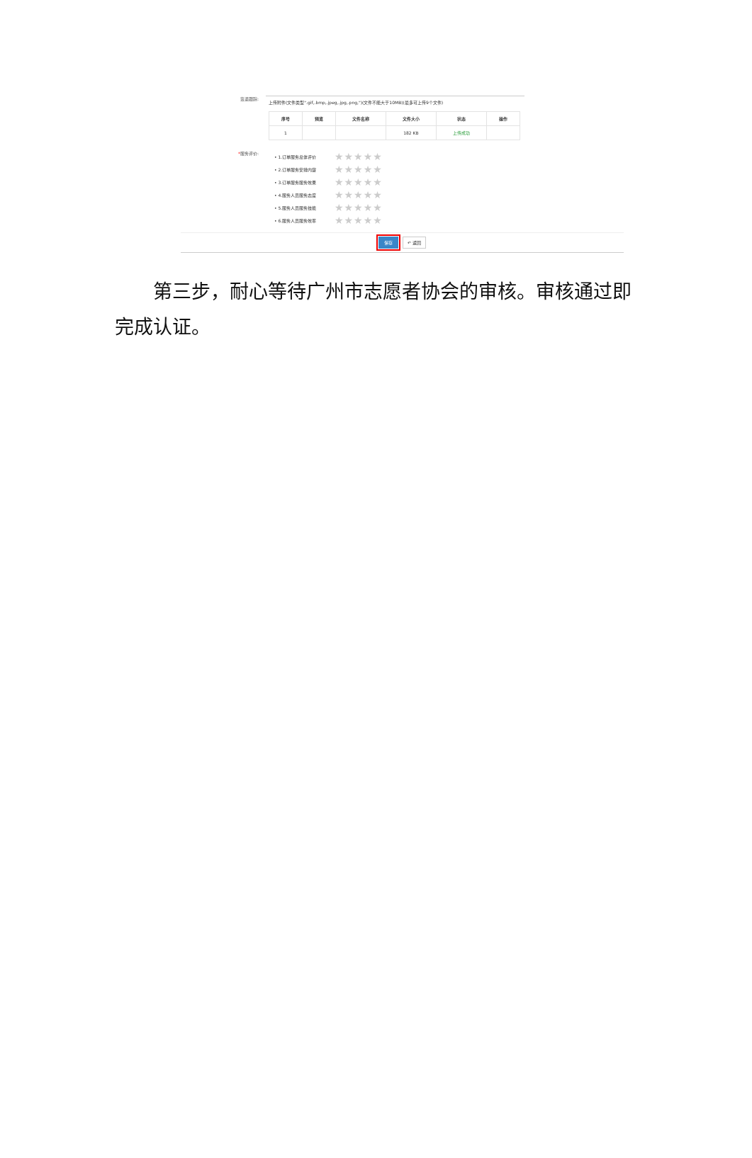签退跟踪:
上传附件(文件类型".gif,.bmp,.jpeg,.jpg,.png,")(文件不能大于10MB)(最多可上传9个文件)
| 序号 | 预览 | 文件名称 | 文件大小 | 状态 | 操作 |
| --- | --- | --- | --- | --- | --- |
| 1 | | | 182 KB | 上传成功 | |
*服务评价:
• 1.订单服务总体评价 ★★★★★
• 2.订单服务安排内容 ★★★★★
• 3.订单服务服务效果 ★★★★★
• 4.服务人员服务态度 ★★★★★
• 5.服务人员服务技能 ★★★★★
• 6.服务人员服务效率 ★★★★★
保存 ↶ 返回
第三步，耐心等待广州市志愿者协会的审核。审核通过即完成认证。